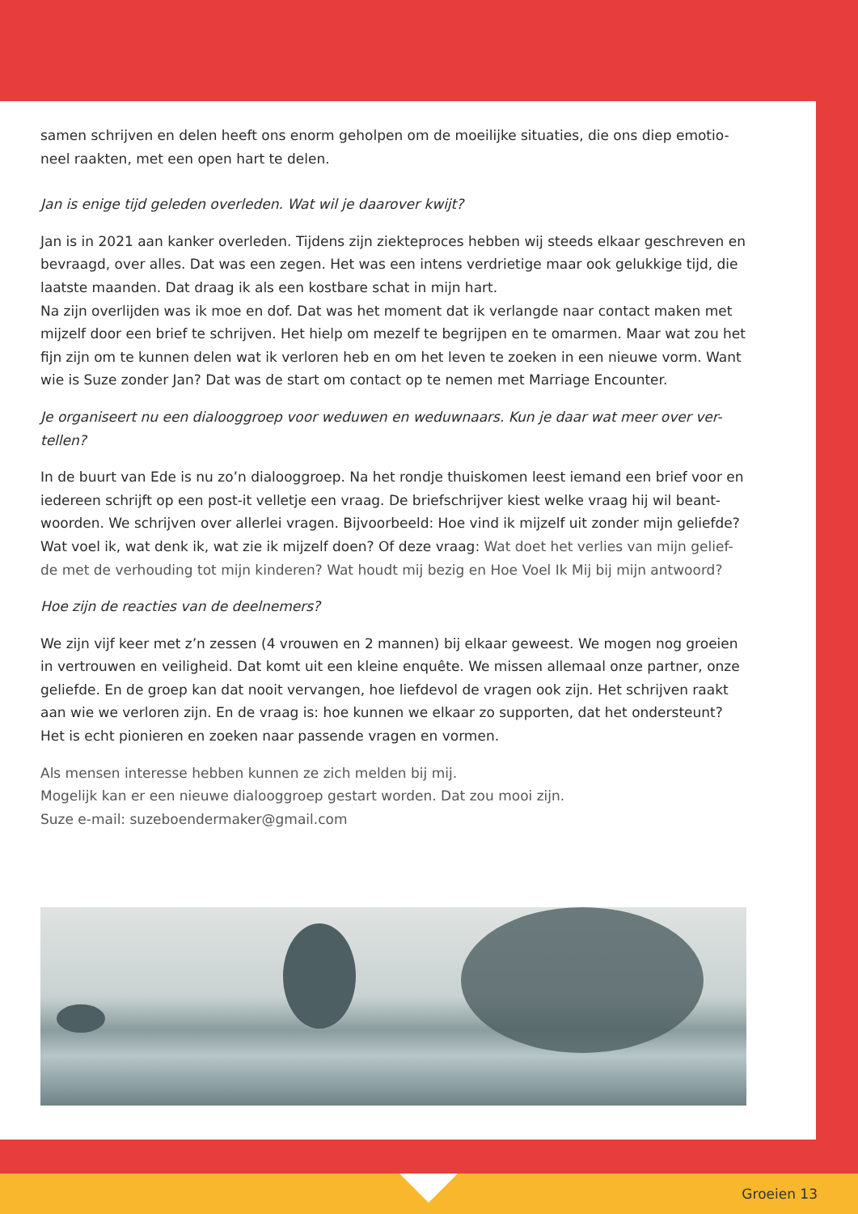samen schrijven en delen heeft ons enorm geholpen om de moeilijke situaties, die ons diep emotio-neel raakten, met een open hart te delen.
Jan is enige tijd geleden overleden. Wat wil je daarover kwijt?
Jan is in 2021 aan kanker overleden. Tijdens zijn ziekteproces hebben wij steeds elkaar geschreven en bevraagd, over alles. Dat was een zegen. Het was een intens verdrietige maar ook gelukkige tijd, die laatste maanden. Dat draag ik als een kostbare schat in mijn hart.
Na zijn overlijden was ik moe en dof. Dat was het moment dat ik verlangde naar contact maken met mijzelf door een brief te schrijven. Het hielp om mezelf te begrijpen en te omarmen. Maar wat zou het fijn zijn om te kunnen delen wat ik verloren heb en om het leven te zoeken in een nieuwe vorm. Want wie is Suze zonder Jan? Dat was de start om contact op te nemen met Marriage Encounter.
Je organiseert nu een dialooggroep voor weduwen en weduwnaars. Kun je daar wat meer over ver-tellen?
In de buurt van Ede is nu zo’n dialooggroep. Na het rondje thuiskomen leest iemand een brief voor en iedereen schrijft op een post-it velletje een vraag. De briefschrijver kiest welke vraag hij wil beant-woorden. We schrijven over allerlei vragen. Bijvoorbeeld: Hoe vind ik mijzelf uit zonder mijn geliefde? Wat voel ik, wat denk ik, wat zie ik mijzelf doen? Of deze vraag: Wat doet het verlies van mijn gelief-de met de verhouding tot mijn kinderen? Wat houdt mij bezig en Hoe Voel Ik Mij bij mijn antwoord?
Hoe zijn de reacties van de deelnemers?
We zijn vijf keer met z’n zessen (4 vrouwen en 2 mannen) bij elkaar geweest. We mogen nog groeien in vertrouwen en veiligheid. Dat komt uit een kleine enquête. We missen allemaal onze partner, onze geliefde. En de groep kan dat nooit vervangen, hoe liefdevol de vragen ook zijn. Het schrijven raakt aan wie we verloren zijn. En de vraag is: hoe kunnen we elkaar zo supporten, dat het ondersteunt? Het is echt pionieren en zoeken naar passende vragen en vormen.
Als mensen interesse hebben kunnen ze zich melden bij mij.
Mogelijk kan er een nieuwe dialooggroep gestart worden. Dat zou mooi zijn.
Suze e-mail: suzeboendermaker@gmail.com
Groeien 13